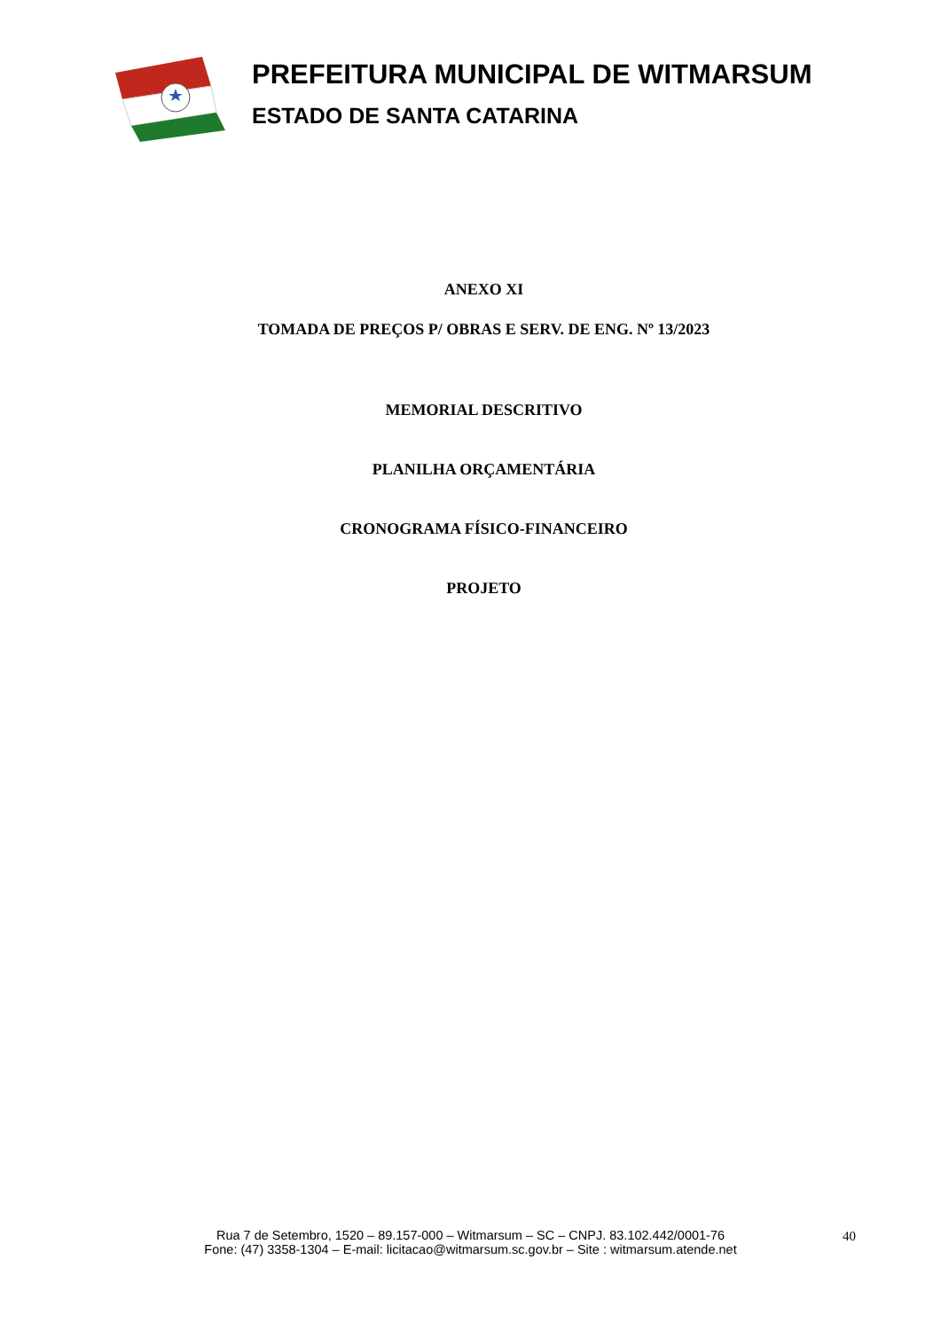PREFEITURA MUNICIPAL DE WITMARSUM
ESTADO DE SANTA CATARINA
ANEXO XI
TOMADA DE PREÇOS P/ OBRAS E SERV. DE ENG. Nº 13/2023
MEMORIAL DESCRITIVO
PLANILHA ORÇAMENTÁRIA
CRONOGRAMA FÍSICO-FINANCEIRO
PROJETO
Rua 7 de Setembro, 1520 – 89.157-000 – Witmarsum – SC – CNPJ. 83.102.442/0001-76
Fone: (47) 3358-1304 – E-mail: licitacao@witmarsum.sc.gov.br – Site : witmarsum.atende.net
40